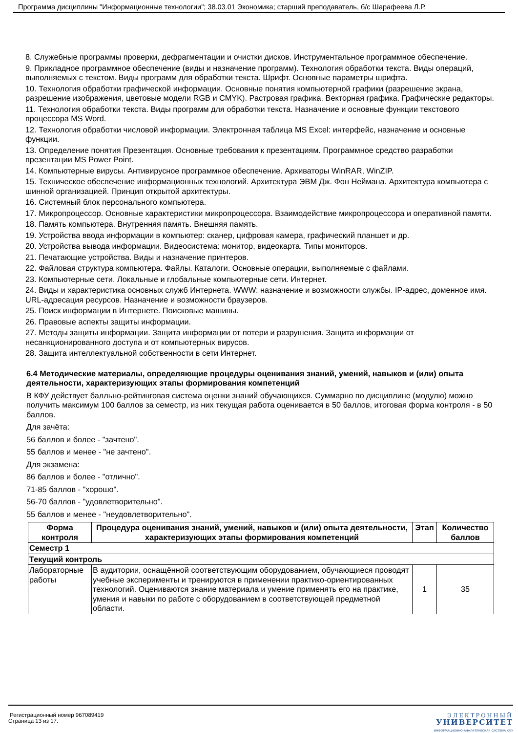Программа дисциплины "Информационные технологии"; 38.03.01 Экономика; старший преподаватель, б/с Шарафеева Л.Р.
8. Служебные программы проверки, дефрагментации и очистки дисков. Инструментальное программное обеспечение.
9. Прикладное программное обеспечение (виды и назначение программ). Технология обработки текста. Виды операций, выполняемых с текстом. Виды программ для обработки текста. Шрифт. Основные параметры шрифта.
10. Технология обработки графической информации. Основные понятия компьютерной графики (разрешение экрана, разрешение изображения, цветовые модели RGB и CMYK). Растровая графика. Векторная графика. Графические редакторы.
11. Технология обработки текста. Виды программ для обработки текста. Назначение и основные функции текстового процессора MS Word.
12. Технология обработки числовой информации. Электронная таблица MS Excel: интерфейс, назначение и основные функции.
13. Определение понятия Презентация. Основные требования к презентациям. Программное средство разработки презентации MS Power Point.
14. Компьютерные вирусы. Антивирусное программное обеспечение. Архиваторы WinRAR, WinZIP.
15. Техническое обеспечение информационных технологий. Архитектура ЭВМ Дж. Фон Неймана. Архитектура компьютера с шинной организацией. Принцип открытой архитектуры.
16. Системный блок персонального компьютера.
17. Микропроцессор. Основные характеристики микропроцессора. Взаимодействие микропроцессора и оперативной памяти.
18. Память компьютера. Внутренняя память. Внешняя память.
19. Устройства ввода информации в компьютер: сканер, цифровая камера, графический планшет и др.
20. Устройства вывода информации. Видеосистема: монитор, видеокарта. Типы мониторов.
21. Печатающие устройства. Виды и назначение принтеров.
22. Файловая структура компьютера. Файлы. Каталоги. Основные операции, выполняемые с файлами.
23. Компьютерные сети. Локальные и глобальные компьютерные сети. Интернет.
24. Виды и характеристика основных служб Интернета. WWW: назначение и возможности службы. IP-адрес, доменное имя. URL-адресация ресурсов. Назначение и возможности браузеров.
25. Поиск информации в Интернете. Поисковые машины.
26. Правовые аспекты защиты информации.
27. Методы защиты информации. Защита информации от потери и разрушения. Защита информации от несанкционированного доступа и от компьютерных вирусов.
28. Защита интеллектуальной собственности в сети Интернет.
6.4 Методические материалы, определяющие процедуры оценивания знаний, умений, навыков и (или) опыта деятельности, характеризующих этапы формирования компетенций
В КФУ действует балльно-рейтинговая система оценки знаний обучающихся. Суммарно по дисциплине (модулю) можно получить максимум 100 баллов за семестр, из них текущая работа оценивается в 50 баллов, итоговая форма контроля - в 50 баллов.
Для зачёта:
56 баллов и более - "зачтено".
55 баллов и менее - "не зачтено".
Для экзамена:
86 баллов и более - "отлично".
71-85 баллов - "хорошо".
56-70 баллов - "удовлетворительно".
55 баллов и менее - "неудовлетворительно".
| Форма контроля | Процедура оценивания знаний, умений, навыков и (или) опыта деятельности, характеризующих этапы формирования компетенций | Этап | Количество баллов |
| --- | --- | --- | --- |
| Семестр 1 | | | |
| Текущий контроль | | | |
| Лабораторные работы | В аудитории, оснащённой соответствующим оборудованием, обучающиеся проводят учебные эксперименты и тренируются в применении практико-ориентированных технологий. Оцениваются знание материала и умение применять его на практике, умения и навыки по работе с оборудованием в соответствующей предметной области. | 1 | 35 |
Регистрационный номер 967089419
Страница 13 из 17.
ЭЛЕКТРОННЫЙ
УНИВЕРСИТЕТ
ИНФОРМАЦИОННО-АНАЛИТИЧЕСКАЯ СИСТЕМА КФУ